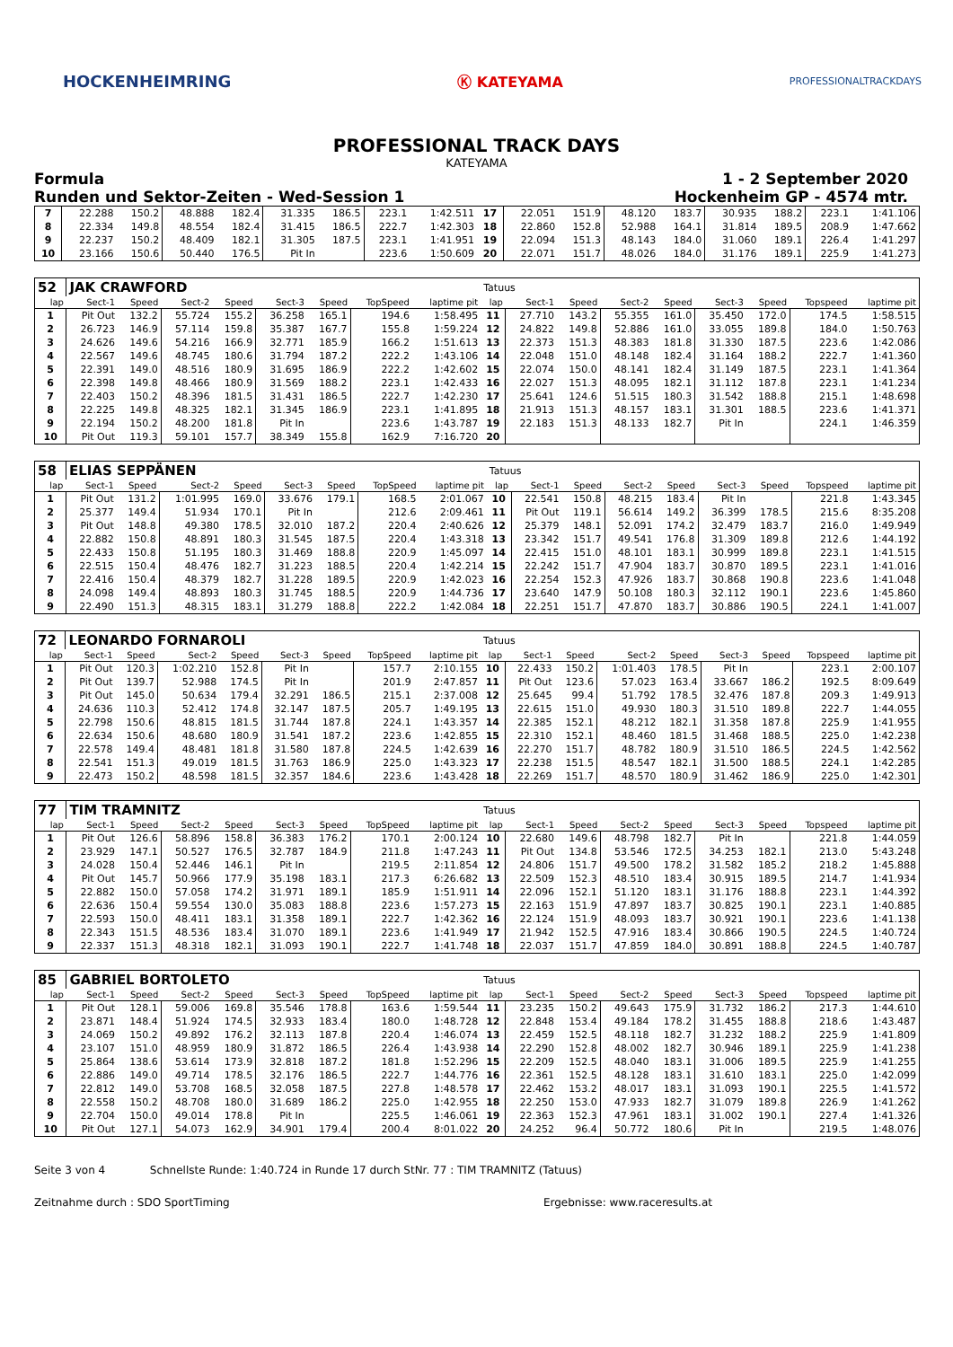HOCKENHEIMRING Ⓚ KATEYAMA PROFESSIONALTRACKDAYS
PROFESSIONAL TRACK DAYS
KATEYAMA
Formula 1 - 2 September 2020
Runden und Sektor-Zeiten - Wed-Session 1 Hockenheim GP - 4574 mtr.
| 7 | 22.288 | 150.2 | 48.888 | 182.4 | 31.335 | 186.5 | 223.1 | 1:42.511 | 17 | 22.051 | 151.9 | 48.120 | 183.7 | 30.935 | 188.2 | 223.1 | 1:41.106 |
| 8 | 22.334 | 149.8 | 48.554 | 182.4 | 31.415 | 186.5 | 222.7 | 1:42.303 | 18 | 22.860 | 152.8 | 52.988 | 164.1 | 31.814 | 189.5 | 208.9 | 1:47.662 |
| 9 | 22.237 | 150.2 | 48.409 | 182.1 | 31.305 | 187.5 | 223.1 | 1:41.951 | 19 | 22.094 | 151.3 | 48.143 | 184.0 | 31.060 | 189.1 | 226.4 | 1:41.297 |
| 10 | 23.166 | 150.6 | 50.440 | 176.5 | Pit In | | 223.6 | 1:50.609 | 20 | 22.071 | 151.7 | 48.026 | 184.0 | 31.176 | 189.1 | 225.9 | 1:41.273 |
| 52 | JAK CRAWFORD | | | | | | | | Tatuus | | | | | | | | |
| lap | Sect-1 | Speed | Sect-2 | Speed | Sect-3 | Speed | TopSpeed | laptime pit | lap | Sect-1 | Speed | Sect-2 | Speed | Sect-3 | Speed | Topspeed | laptime pit |
| 1 | Pit Out | 132.2 | 55.724 | 155.2 | 36.258 | 165.1 | 194.6 | 1:58.495 | 11 | 27.710 | 143.2 | 55.355 | 161.0 | 35.450 | 172.0 | 174.5 | 1:58.515 |
| 2 | 26.723 | 146.9 | 57.114 | 159.8 | 35.387 | 167.7 | 155.8 | 1:59.224 | 12 | 24.822 | 149.8 | 52.886 | 161.0 | 33.055 | 189.8 | 184.0 | 1:50.763 |
| 3 | 24.626 | 149.6 | 54.216 | 166.9 | 32.771 | 185.9 | 166.2 | 1:51.613 | 13 | 22.373 | 151.3 | 48.383 | 181.8 | 31.330 | 187.5 | 223.6 | 1:42.086 |
| 4 | 22.567 | 149.6 | 48.745 | 180.6 | 31.794 | 187.2 | 222.2 | 1:43.106 | 14 | 22.048 | 151.0 | 48.148 | 182.4 | 31.164 | 188.2 | 222.7 | 1:41.360 |
| 5 | 22.391 | 149.0 | 48.516 | 180.9 | 31.695 | 186.9 | 222.2 | 1:42.602 | 15 | 22.074 | 150.0 | 48.141 | 182.4 | 31.149 | 187.5 | 223.1 | 1:41.364 |
| 6 | 22.398 | 149.8 | 48.466 | 180.9 | 31.569 | 188.2 | 223.1 | 1:42.433 | 16 | 22.027 | 151.3 | 48.095 | 182.1 | 31.112 | 187.8 | 223.1 | 1:41.234 |
| 7 | 22.403 | 150.2 | 48.396 | 181.5 | 31.431 | 186.5 | 222.7 | 1:42.230 | 17 | 25.641 | 124.6 | 51.515 | 180.3 | 31.542 | 188.8 | 215.1 | 1:48.698 |
| 8 | 22.225 | 149.8 | 48.325 | 182.1 | 31.345 | 186.9 | 223.1 | 1:41.895 | 18 | 21.913 | 151.3 | 48.157 | 183.1 | 31.301 | 188.5 | 223.6 | 1:41.371 |
| 9 | 22.194 | 150.2 | 48.200 | 181.8 | Pit In | | 223.6 | 1:43.787 | 19 | 22.183 | 151.3 | 48.133 | 182.7 | Pit In | | 224.1 | 1:46.359 |
| 10 | Pit Out | 119.3 | 59.101 | 157.7 | 38.349 | 155.8 | 162.9 | 7:16.720 | 20 | | | | | | | | |
| 58 | ELIAS SEPPÄNEN | | | | | | | | Tatuus | | | | | | | | |
| lap | Sect-1 | Speed | Sect-2 | Speed | Sect-3 | Speed | TopSpeed | laptime pit | lap | Sect-1 | Speed | Sect-2 | Speed | Sect-3 | Speed | Topspeed | laptime pit |
| 1 | Pit Out | 131.2 | 1:01.995 | 169.0 | 33.676 | 179.1 | 168.5 | 2:01.067 | 10 | 22.541 | 150.8 | 48.215 | 183.4 | Pit In | | 221.8 | 1:43.345 |
| 2 | 25.377 | 149.4 | 51.934 | 170.1 | Pit In | | 212.6 | 2:09.461 | 11 | Pit Out | 119.1 | 56.614 | 149.2 | 36.399 | 178.5 | 215.6 | 8:35.208 |
| 3 | Pit Out | 148.8 | 49.380 | 178.5 | 32.010 | 187.2 | 220.4 | 2:40.626 | 12 | 25.379 | 148.1 | 52.091 | 174.2 | 32.479 | 183.7 | 216.0 | 1:49.949 |
| 4 | 22.882 | 150.8 | 48.891 | 180.3 | 31.545 | 187.5 | 220.4 | 1:43.318 | 13 | 23.342 | 151.7 | 49.541 | 176.8 | 31.309 | 189.8 | 212.6 | 1:44.192 |
| 5 | 22.433 | 150.8 | 51.195 | 180.3 | 31.469 | 188.8 | 220.9 | 1:45.097 | 14 | 22.415 | 151.0 | 48.101 | 183.1 | 30.999 | 189.8 | 223.1 | 1:41.515 |
| 6 | 22.515 | 150.4 | 48.476 | 182.7 | 31.223 | 188.5 | 220.4 | 1:42.214 | 15 | 22.242 | 151.7 | 47.904 | 183.7 | 30.870 | 189.5 | 223.1 | 1:41.016 |
| 7 | 22.416 | 150.4 | 48.379 | 182.7 | 31.228 | 189.5 | 220.9 | 1:42.023 | 16 | 22.254 | 152.3 | 47.926 | 183.7 | 30.868 | 190.8 | 223.6 | 1:41.048 |
| 8 | 24.098 | 149.4 | 48.893 | 180.3 | 31.745 | 188.5 | 220.9 | 1:44.736 | 17 | 23.640 | 147.9 | 50.108 | 180.3 | 32.112 | 190.1 | 223.6 | 1:45.860 |
| 9 | 22.490 | 151.3 | 48.315 | 183.1 | 31.279 | 188.8 | 222.2 | 1:42.084 | 18 | 22.251 | 151.7 | 47.870 | 183.7 | 30.886 | 190.5 | 224.1 | 1:41.007 |
| 72 | LEONARDO FORNAROLI | | | | | | | | Tatuus | | | | | | | | |
| lap | Sect-1 | Speed | Sect-2 | Speed | Sect-3 | Speed | TopSpeed | laptime pit | lap | Sect-1 | Speed | Sect-2 | Speed | Sect-3 | Speed | Topspeed | laptime pit |
| 1 | Pit Out | 120.3 | 1:02.210 | 152.8 | Pit In | | 157.7 | 2:10.155 | 10 | 22.433 | 150.2 | 1:01.403 | 178.5 | Pit In | | 223.1 | 2:00.107 |
| 2 | Pit Out | 139.7 | 52.988 | 174.5 | Pit In | | 201.9 | 2:47.857 | 11 | Pit Out | 123.6 | 57.023 | 163.4 | 33.667 | 186.2 | 192.5 | 8:09.649 |
| 3 | Pit Out | 145.0 | 50.634 | 179.4 | 32.291 | 186.5 | 215.1 | 2:37.008 | 12 | 25.645 | 99.4 | 51.792 | 178.5 | 32.476 | 187.8 | 209.3 | 1:49.913 |
| 4 | 24.636 | 110.3 | 52.412 | 174.8 | 32.147 | 187.5 | 205.7 | 1:49.195 | 13 | 22.615 | 151.0 | 49.930 | 180.3 | 31.510 | 189.8 | 222.7 | 1:44.055 |
| 5 | 22.798 | 150.6 | 48.815 | 181.5 | 31.744 | 187.8 | 224.1 | 1:43.357 | 14 | 22.385 | 152.1 | 48.212 | 182.1 | 31.358 | 187.8 | 225.9 | 1:41.955 |
| 6 | 22.634 | 150.6 | 48.680 | 180.9 | 31.541 | 187.2 | 223.6 | 1:42.855 | 15 | 22.310 | 152.1 | 48.460 | 181.5 | 31.468 | 188.5 | 225.0 | 1:42.238 |
| 7 | 22.578 | 149.4 | 48.481 | 181.8 | 31.580 | 187.8 | 224.5 | 1:42.639 | 16 | 22.270 | 151.7 | 48.782 | 180.9 | 31.510 | 186.5 | 224.5 | 1:42.562 |
| 8 | 22.541 | 151.3 | 49.019 | 181.5 | 31.763 | 186.9 | 225.0 | 1:43.323 | 17 | 22.238 | 151.5 | 48.547 | 182.1 | 31.500 | 188.5 | 224.1 | 1:42.285 |
| 9 | 22.473 | 150.2 | 48.598 | 181.5 | 32.357 | 184.6 | 223.6 | 1:43.428 | 18 | 22.269 | 151.7 | 48.570 | 180.9 | 31.462 | 186.9 | 225.0 | 1:42.301 |
| 77 | TIM TRAMNITZ | | | | | | | | Tatuus | | | | | | | | |
| lap | Sect-1 | Speed | Sect-2 | Speed | Sect-3 | Speed | TopSpeed | laptime pit | lap | Sect-1 | Speed | Sect-2 | Speed | Sect-3 | Speed | Topspeed | laptime pit |
| 1 | Pit Out | 126.6 | 58.896 | 158.8 | 36.383 | 176.2 | 170.1 | 2:00.124 | 10 | 22.680 | 149.6 | 48.798 | 182.7 | Pit In | | 221.8 | 1:44.059 |
| 2 | 23.929 | 147.1 | 50.527 | 176.5 | 32.787 | 184.9 | 211.8 | 1:47.243 | 11 | Pit Out | 134.8 | 53.546 | 172.5 | 34.253 | 182.1 | 213.0 | 5:43.248 |
| 3 | 24.028 | 150.4 | 52.446 | 146.1 | Pit In | | 219.5 | 2:11.854 | 12 | 24.806 | 151.7 | 49.500 | 178.2 | 31.582 | 185.2 | 218.2 | 1:45.888 |
| 4 | Pit Out | 145.7 | 50.966 | 177.9 | 35.198 | 183.1 | 217.3 | 6:26.682 | 13 | 22.509 | 152.3 | 48.510 | 183.4 | 30.915 | 189.5 | 214.7 | 1:41.934 |
| 5 | 22.882 | 150.0 | 57.058 | 174.2 | 31.971 | 189.1 | 185.9 | 1:51.911 | 14 | 22.096 | 152.1 | 51.120 | 183.1 | 31.176 | 188.8 | 223.1 | 1:44.392 |
| 6 | 22.636 | 150.4 | 59.554 | 130.0 | 35.083 | 188.8 | 223.6 | 1:57.273 | 15 | 22.163 | 151.9 | 47.897 | 183.7 | 30.825 | 190.1 | 223.1 | 1:40.885 |
| 7 | 22.593 | 150.0 | 48.411 | 183.1 | 31.358 | 189.1 | 222.7 | 1:42.362 | 16 | 22.124 | 151.9 | 48.093 | 183.7 | 30.921 | 190.1 | 223.6 | 1:41.138 |
| 8 | 22.343 | 151.5 | 48.536 | 183.4 | 31.070 | 189.1 | 223.6 | 1:41.949 | 17 | 21.942 | 152.5 | 47.916 | 183.4 | 30.866 | 190.5 | 224.5 | 1:40.724 |
| 9 | 22.337 | 151.3 | 48.318 | 182.1 | 31.093 | 190.1 | 222.7 | 1:41.748 | 18 | 22.037 | 151.7 | 47.859 | 184.0 | 30.891 | 188.8 | 224.5 | 1:40.787 |
| 85 | GABRIEL BORTOLETO | | | | | | | | Tatuus | | | | | | | | |
| lap | Sect-1 | Speed | Sect-2 | Speed | Sect-3 | Speed | TopSpeed | laptime pit | lap | Sect-1 | Speed | Sect-2 | Speed | Sect-3 | Speed | Topspeed | laptime pit |
| 1 | Pit Out | 128.1 | 59.006 | 169.8 | 35.546 | 178.8 | 163.6 | 1:59.544 | 11 | 23.235 | 150.2 | 49.643 | 175.9 | 31.732 | 186.2 | 217.3 | 1:44.610 |
| 2 | 23.871 | 148.4 | 51.924 | 174.5 | 32.933 | 183.4 | 180.0 | 1:48.728 | 12 | 22.848 | 153.4 | 49.184 | 178.2 | 31.455 | 188.8 | 218.6 | 1:43.487 |
| 3 | 24.069 | 150.2 | 49.892 | 176.2 | 32.113 | 187.8 | 220.4 | 1:46.074 | 13 | 22.459 | 152.5 | 48.118 | 182.7 | 31.232 | 188.2 | 225.9 | 1:41.809 |
| 4 | 23.107 | 151.0 | 48.959 | 180.9 | 31.872 | 186.5 | 226.4 | 1:43.938 | 14 | 22.290 | 152.8 | 48.002 | 182.7 | 30.946 | 189.1 | 225.9 | 1:41.238 |
| 5 | 25.864 | 138.6 | 53.614 | 173.9 | 32.818 | 187.2 | 181.8 | 1:52.296 | 15 | 22.209 | 152.5 | 48.040 | 183.1 | 31.006 | 189.5 | 225.9 | 1:41.255 |
| 6 | 22.886 | 149.0 | 49.714 | 178.5 | 32.176 | 186.5 | 222.7 | 1:44.776 | 16 | 22.361 | 152.5 | 48.128 | 183.1 | 31.610 | 183.1 | 225.0 | 1:42.099 |
| 7 | 22.812 | 149.0 | 53.708 | 168.5 | 32.058 | 187.5 | 227.8 | 1:48.578 | 17 | 22.462 | 153.2 | 48.017 | 183.1 | 31.093 | 190.1 | 225.5 | 1:41.572 |
| 8 | 22.558 | 150.2 | 48.708 | 180.0 | 31.689 | 186.2 | 225.0 | 1:42.955 | 18 | 22.250 | 153.0 | 47.933 | 182.7 | 31.079 | 189.8 | 226.9 | 1:41.262 |
| 9 | 22.704 | 150.0 | 49.014 | 178.8 | Pit In | | 225.5 | 1:46.061 | 19 | 22.363 | 152.3 | 47.961 | 183.1 | 31.002 | 190.1 | 227.4 | 1:41.326 |
| 10 | Pit Out | 127.1 | 54.073 | 162.9 | 34.901 | 179.4 | 200.4 | 8:01.022 | 20 | 24.252 | 96.4 | 50.772 | 180.6 | Pit In | | 219.5 | 1:48.076 |
Seite 3 von 4 Schnellste Runde: 1:40.724 in Runde 17 durch StNr. 77 : TIM TRAMNITZ (Tatuus)
Zeitnahme durch : SDO SportTiming Ergebnisse: www.raceresults.at